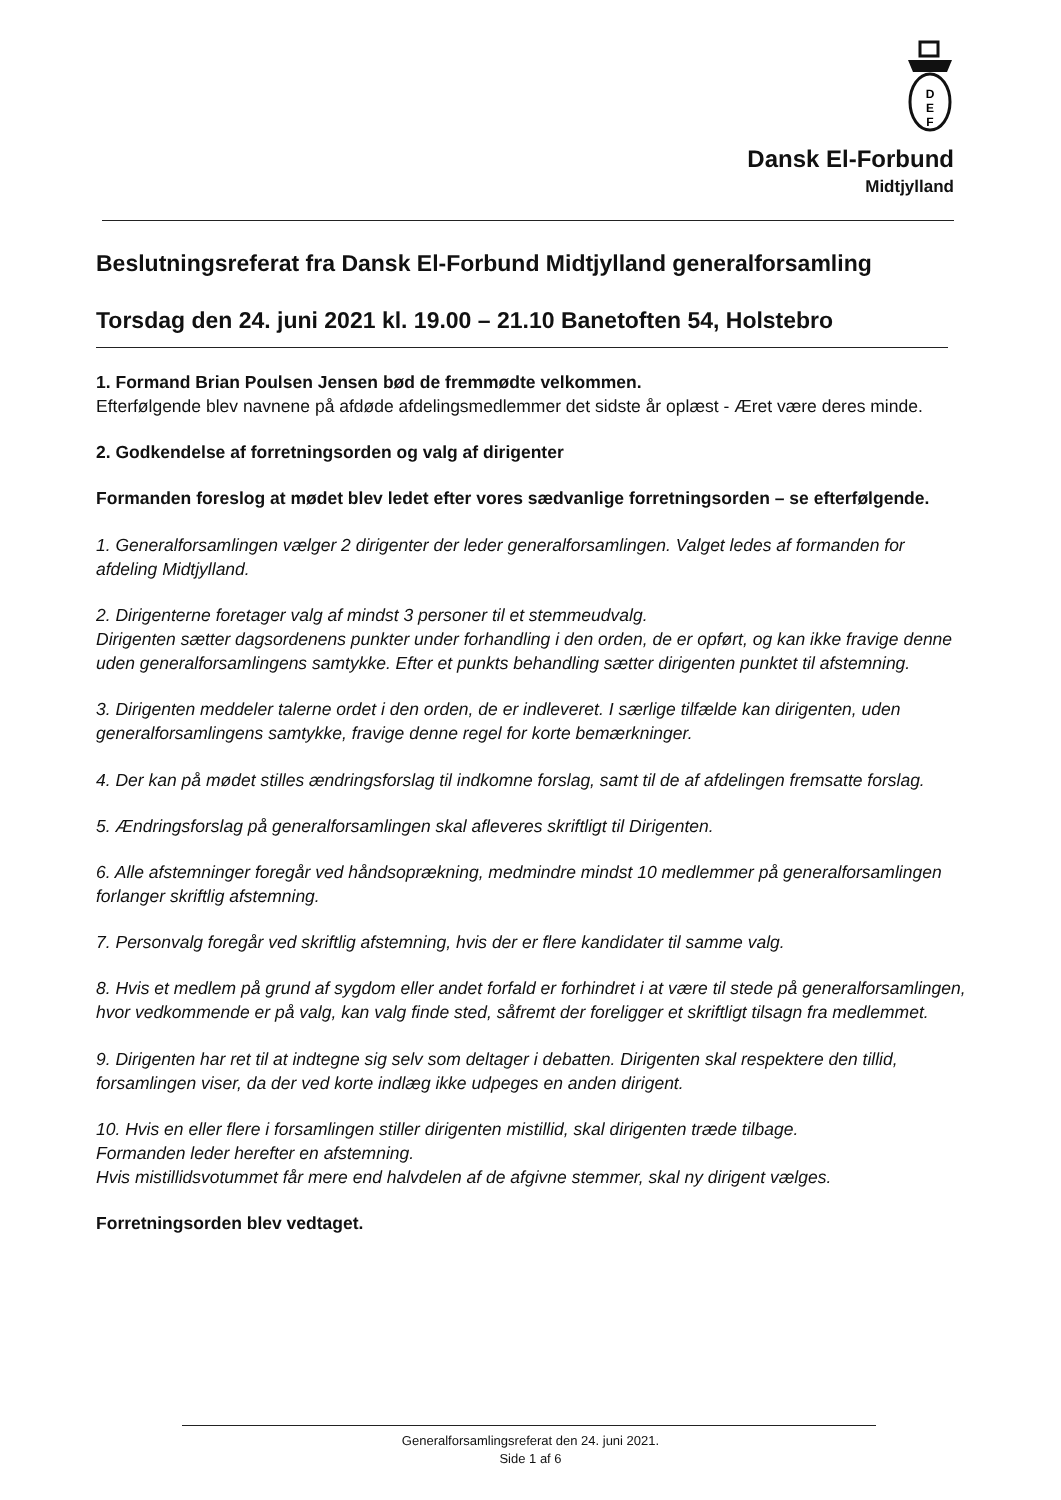D
E
F
Dansk El-Forbund
Midtjylland
Beslutningsreferat fra Dansk El-Forbund Midtjylland generalforsamling
Torsdag den 24. juni 2021 kl. 19.00 – 21.10 Banetoften 54, Holstebro
1. Formand Brian Poulsen Jensen bød de fremmødte velkommen.
Efterfølgende blev navnene på afdøde afdelingsmedlemmer det sidste år oplæst - Æret være deres minde.
2. Godkendelse af forretningsorden og valg af dirigenter
Formanden foreslog at mødet blev ledet efter vores sædvanlige forretningsorden – se efterfølgende.
1. Generalforsamlingen vælger 2 dirigenter der leder generalforsamlingen. Valget ledes af formanden for afdeling Midtjylland.
2. Dirigenterne foretager valg af mindst 3 personer til et stemmeudvalg.
Dirigenten sætter dagsordenens punkter under forhandling i den orden, de er opført, og kan ikke fravige denne uden generalforsamlingens samtykke. Efter et punkts behandling sætter dirigenten punktet til afstemning.
3. Dirigenten meddeler talerne ordet i den orden, de er indleveret. I særlige tilfælde kan dirigenten, uden generalforsamlingens samtykke, fravige denne regel for korte bemærkninger.
4. Der kan på mødet stilles ændringsforslag til indkomne forslag, samt til de af afdelingen fremsatte forslag.
5. Ændringsforslag på generalforsamlingen skal afleveres skriftligt til Dirigenten.
6. Alle afstemninger foregår ved håndsoprækning, medmindre mindst 10 medlemmer på generalforsamlingen forlanger skriftlig afstemning.
7. Personvalg foregår ved skriftlig afstemning, hvis der er flere kandidater til samme valg.
8. Hvis et medlem på grund af sygdom eller andet forfald er forhindret i at være til stede på generalforsamlingen, hvor vedkommende er på valg, kan valg finde sted, såfremt der foreligger et skriftligt tilsagn fra medlemmet.
9. Dirigenten har ret til at indtegne sig selv som deltager i debatten. Dirigenten skal respektere den tillid, forsamlingen viser, da der ved korte indlæg ikke udpeges en anden dirigent.
10. Hvis en eller flere i forsamlingen stiller dirigenten mistillid, skal dirigenten træde tilbage.
Formanden leder herefter en afstemning.
Hvis mistillidsvotummet får mere end halvdelen af de afgivne stemmer, skal ny dirigent vælges.
Forretningsorden blev vedtaget.
Generalforsamlingsreferat den 24. juni 2021.
Side 1 af 6